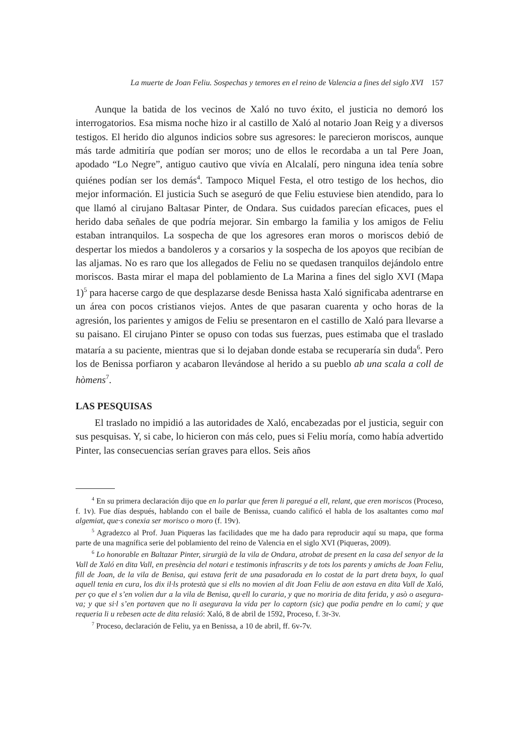La muerte de Joan Feliu. Sospechas y temores en el reino de Valencia a fines del siglo XVI 157
Aunque la batida de los vecinos de Xaló no tuvo éxito, el justicia no demoró los interrogatorios. Esa misma noche hizo ir al castillo de Xaló al notario Joan Reig y a diversos testigos. El herido dio algunos indicios sobre sus agresores: le parecieron moriscos, aunque más tarde admitiría que podían ser moros; uno de ellos le recordaba a un tal Pere Joan, apodado “Lo Negre”, antiguo cautivo que vi­vía en Alcalalí, pero ninguna idea tenía sobre quiénes podían ser los demás<sup>4</sup>. Tam­poco Miquel Festa, el otro testigo de los hechos, dio mejor información. El justi­cia Such se aseguró de que Feliu estuviese bien atendido, para lo que llamó al cirujano Baltasar Pinter, de Ondara. Sus cuidados parecían eficaces, pues el herido daba señales de que podría mejorar. Sin embargo la familia y los amigos de Feliu estaban intranquilos. La sospecha de que los agresores eran moros o moriscos de­bió de despertar los miedos a bandoleros y a corsarios y la sospecha de los apoyos que recibían de las aljamas. No es raro que los allegados de Feliu no se quedasen tranquilos dejándolo entre moriscos. Basta mirar el mapa del poblamiento de La Marina a fines del siglo XVI (Mapa 1)<sup>5</sup> para hacerse cargo de que desplazarse des­de Benissa hasta Xaló significaba adentrarse en un área con pocos cristianos vie­jos. Antes de que pasaran cuarenta y ocho horas de la agresión, los parientes y amigos de Feliu se presentaron en el castillo de Xaló para llevarse a su paisano. El cirujano Pinter se opuso con todas sus fuerzas, pues estimaba que el traslado ma­taría a su paciente, mientras que si lo dejaban donde estaba se recuperaría sin duda<sup>6</sup>. Pero los de Benissa porfiaron y acabaron llevándose al herido a su pueblo ab una scala a coll de hòmens<sup>7</sup>.
LAS PESQUISAS
El traslado no impidió a las autoridades de Xaló, encabezadas por el justicia, seguir con sus pesquisas. Y, si cabe, lo hicieron con más celo, pues si Feliu moría, como había advertido Pinter, las consecuencias serían graves para ellos. Seis años
<sup>4</sup> En su primera declaración dijo que en lo parlar que feren li paregué a ell, relant, que eren moriscos (Proceso, f. 1v). Fue días después, hablando con el baile de Benissa, cuando calificó el habla de los asaltantes como mal algemiat, que·s conexia ser morisco o moro (f. 19v).
<sup>5</sup> Agradezco al Prof. Juan Piqueras las facilidades que me ha dado para reproducir aquí su mapa, que forma parte de una magnífica serie del poblamiento del reino de Valencia en el siglo XVI (Piqueras, 2009).
<sup>6</sup> Lo honorable en Baltazar Pinter, sirurgià de la vila de Ondara, atrobat de present en la casa del senyor de la Vall de Xaló en dita Vall, en presència del notari e testimonis infrascrits y de tots los parents y amichs de Joan Feliu, fill de Joan, de la vila de Benisa, qui estava ferit de una pasadorada en lo costat de la part dreta bayx, lo qual aquell tenia en cura, los dix il·ls pro­testà que si ells no movien al dit Joan Feliu de aon estava en dita Vall de Xaló, per ço que el s’en volien dur a la vila de Benisa, qu·ell lo curaria, y que no moriria de dita ferida, y asò o asegura­va; y que si·l s’en portaven que no li asegurava la vida per lo captorn (sic) que podia pendre en lo camí; y que requeria li u rebesen acte de dita relasió: Xaló, 8 de abril de 1592, Proceso, f. 3r-3v.
<sup>7</sup> Proceso, declaración de Feliu, ya en Benissa, a 10 de abril, ff. 6v-7v.